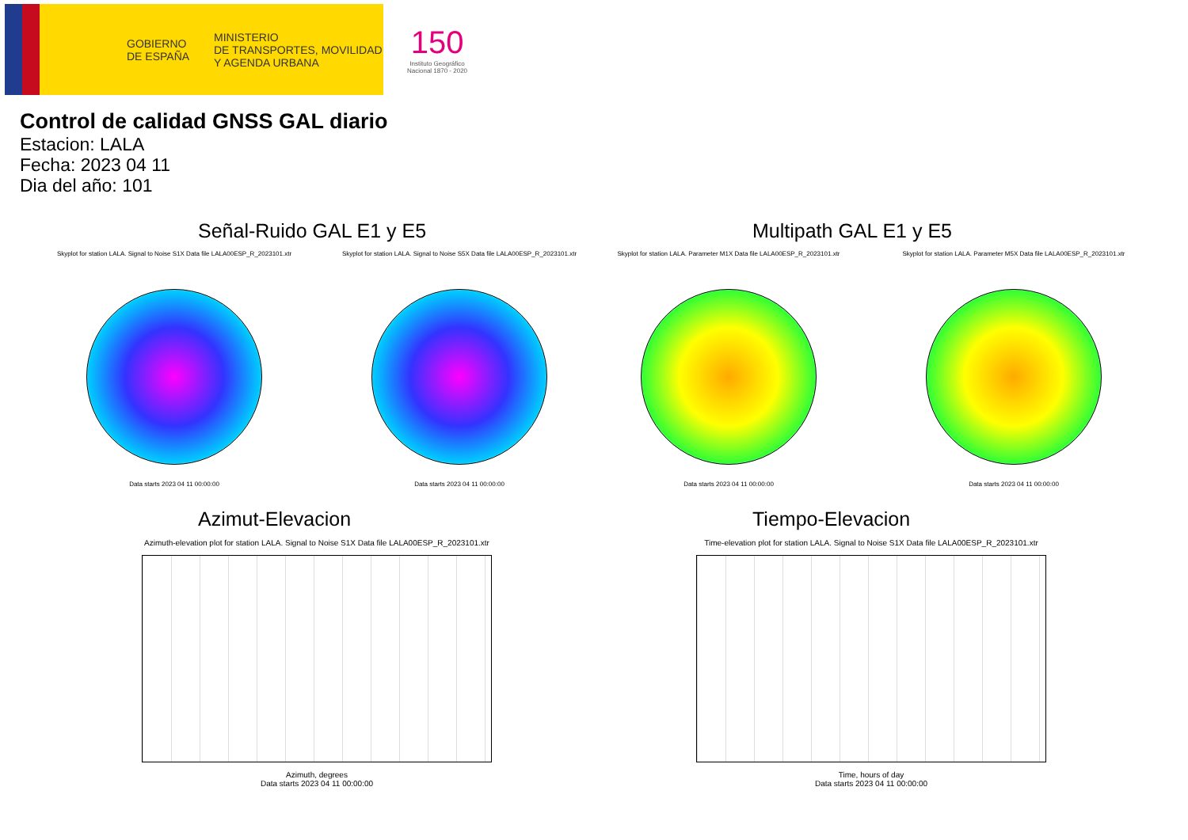GOBIERNO
DE ESPAÑA
MINISTERIO
DE TRANSPORTES, MOVILIDAD
Y AGENDA URBANA
150
Instituto Geográfico
Nacional 1870 - 2020
Control de calidad GNSS GAL diario
Estacion: LALA
Fecha: 2023 04 11
Dia del año: 101
Señal-Ruido GAL E1 y E5
Skyplot for station LALA. Signal to Noise S1X Data file LALA00ESP_R_2023101.xtr
Data starts 2023 04 11 00:00:00
Skyplot for station LALA. Signal to Noise S5X Data file LALA00ESP_R_2023101.xtr
Data starts 2023 04 11 00:00:00
Multipath GAL E1 y E5
Skyplot for station LALA. Parameter M1X Data file LALA00ESP_R_2023101.xtr
Data starts 2023 04 11 00:00:00
Skyplot for station LALA. Parameter M5X Data file LALA00ESP_R_2023101.xtr
Data starts 2023 04 11 00:00:00
Azimut-Elevacion
Azimuth-elevation plot for station LALA. Signal to Noise S1X Data file LALA00ESP_R_2023101.xtr
Azimuth, degrees
Data starts 2023 04 11 00:00:00
Tiempo-Elevacion
Time-elevation plot for station LALA. Signal to Noise S1X Data file LALA00ESP_R_2023101.xtr
Time, hours of day
Data starts 2023 04 11 00:00:00